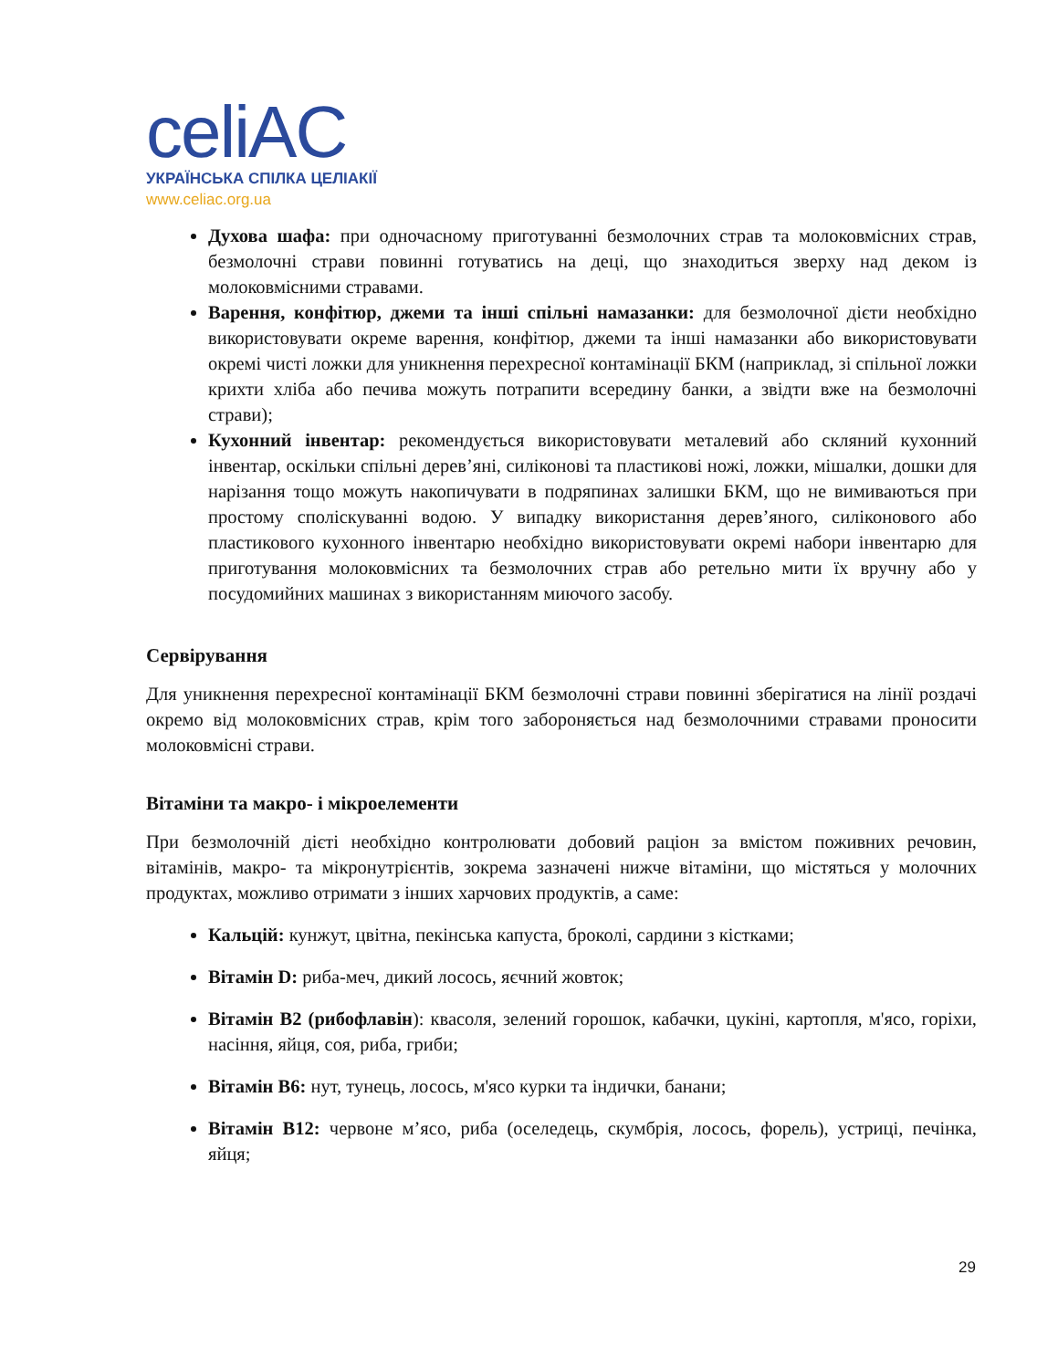celiAC
УКРАЇНСЬКА СПІЛКА ЦЕЛІАКІЇ
www.celiac.org.ua
Духова шафа: при одночасному приготуванні безмолочних страв та молоковмісних страв, безмолочні страви повинні готуватись на деці, що знаходиться зверху над деком із молоковмісними стравами.
Варення, конфітюр, джеми та інші спільні намазанки: для безмолочної дієти необхідно використовувати окреме варення, конфітюр, джеми та інші намазанки або використовувати окремі чисті ложки для уникнення перехресної контамінації БКМ (наприклад, зі спільної ложки крихти хліба або печива можуть потрапити всередину банки, а звідти вже на безмолочні страви);
Кухонний інвентар: рекомендується використовувати металевий або скляний кухонний інвентар, оскільки спільні дерев’яні, силіконові та пластикові ножі, ложки, мішалки, дошки для нарізання тощо можуть накопичувати в подряпинах залишки БКМ, що не вимиваються при простому споліскуванні водою. У випадку використання дерев’яного, силіконового або пластикового кухонного інвентарю необхідно використовувати окремі набори інвентарю для приготування молоковмісних та безмолочних страв або ретельно мити їх вручну або у посудомийних машинах з використанням миючого засобу.
Сервірування
Для уникнення перехресної контамінації БКМ безмолочні страви повинні зберігатися на лінії роздачі окремо від молоковмісних страв, крім того забороняється над безмолочними стравами проносити молоковмісні страви.
Вітаміни та макро- і мікроелементи
При безмолочній дієті необхідно контролювати добовий раціон за вмістом поживних речовин, вітамінів, макро- та мікронутрієнтів, зокрема зазначені нижче вітаміни, що містяться у молочних продуктах, можливо отримати з інших харчових продуктів, а саме:
Кальцій: кунжут, цвітна, пекінська капуста, броколі, сардини з кістками;
Вітамін D: риба-меч, дикий лосось, яєчний жовток;
Вітамін В2 (рибофлавін): квасоля, зелений горошок, кабачки, цукіні, картопля, м'ясо, горіхи, насіння, яйця, соя, риба, гриби;
Вітамін В6: нут, тунець, лосось, м'ясо курки та індички, банани;
Вітамін В12: червоне м’ясо, риба (оселедець, скумбрія, лосось, форель), устриці, печінка, яйця;
29